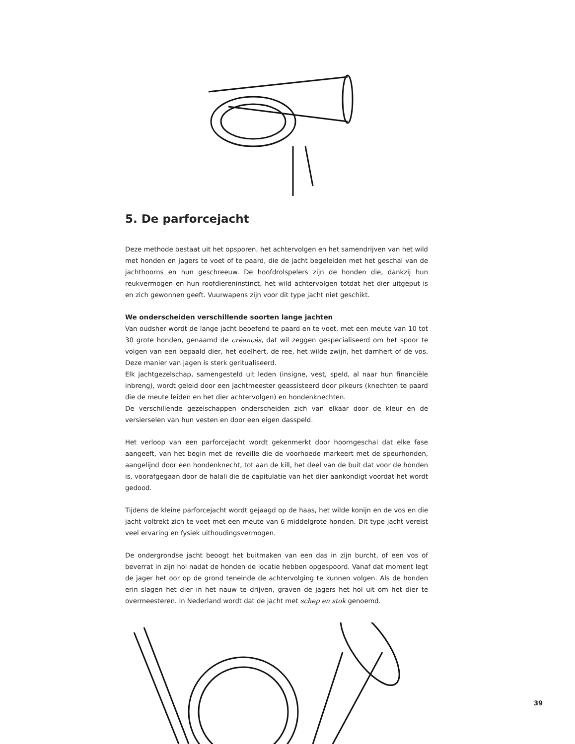5. De parforcejacht
Deze methode bestaat uit het opsporen, het achtervolgen en het samendrijven van het wild met honden en jagers te voet of te paard, die de jacht begeleiden met het geschal van de jachthoorns en hun geschreeuw. De hoofdrolspelers zijn de honden die, dankzij hun reukvermogen en hun roofdiereninstinct, het wild achtervolgen totdat het dier uitgeput is en zich gewonnen geeft. Vuurwapens zijn voor dit type jacht niet geschikt.
We onderscheiden verschillende soorten lange jachten
Van oudsher wordt de lange jacht beoefend te paard en te voet, met een meute van 10 tot 30 grote honden, genaamd de créancés, dat wil zeggen gespecialiseerd om het spoor te volgen van een bepaald dier, het edelhert, de ree, het wilde zwijn, het damhert of de vos. Deze manier van jagen is sterk geritualiseerd.
Elk jachtgezelschap, samengesteld uit leden (insigne, vest, speld, al naar hun financiële inbreng), wordt geleid door een jachtmeester geassisteerd door pikeurs (knechten te paard die de meute leiden en het dier achtervolgen) en hondenknechten.
De verschillende gezelschappen onderscheiden zich van elkaar door de kleur en de versierselen van hun vesten en door een eigen dasspeld.
Het verloop van een parforcejacht wordt gekenmerkt door hoorngeschal dat elke fase aangeeft, van het begin met de reveille die de voorhoede markeert met de speurhonden, aangelijnd door een hondenknecht, tot aan de kill, het deel van de buit dat voor de honden is, voorafgegaan door de halali die de capitulatie van het dier aankondigt voordat het wordt gedood.
Tijdens de kleine parforcejacht wordt gejaagd op de haas, het wilde konijn en de vos en die jacht voltrekt zich te voet met een meute van 6 middelgrote honden. Dit type jacht vereist veel ervaring en fysiek uithoudingsvermogen.
De ondergrondse jacht beoogt het buitmaken van een das in zijn burcht, of een vos of beverrat in zijn hol nadat de honden de locatie hebben opgespoord. Vanaf dat moment legt de jager het oor op de grond teneinde de achtervolging te kunnen volgen. Als de honden erin slagen het dier in het nauw te drijven, graven de jagers het hol uit om het dier te overmeesteren. In Nederland wordt dat de jacht met schep en stok genoemd.
39